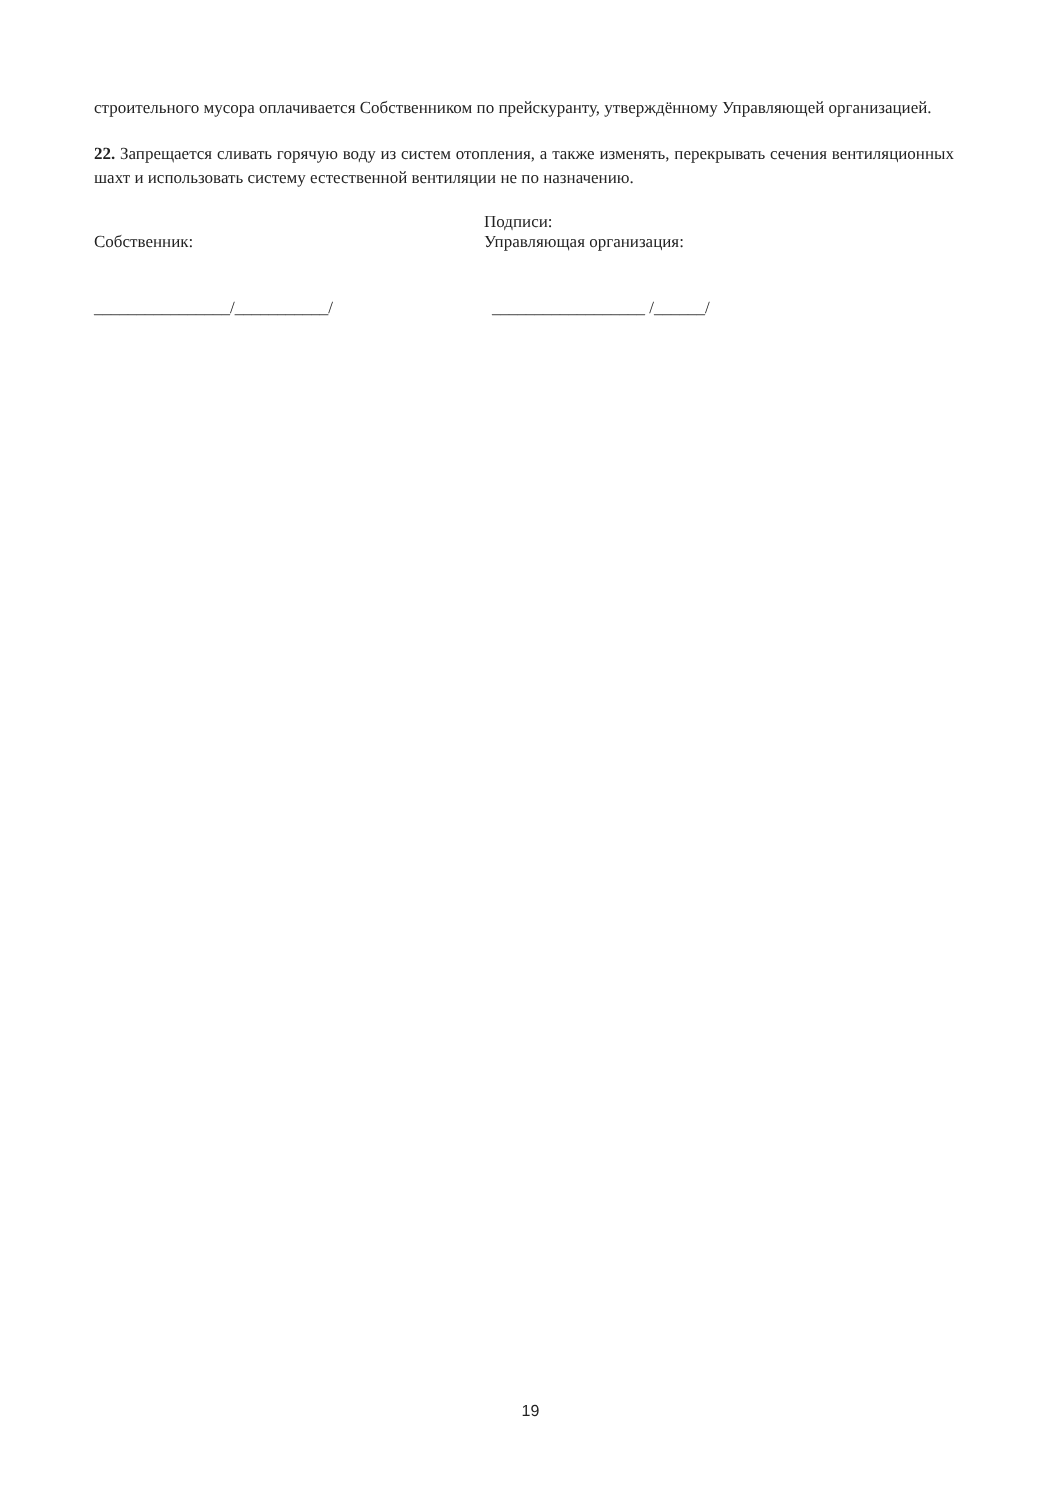строительного мусора оплачивается Собственником по прейскуранту, утверждённому Управляющей организацией.
22. Запрещается сливать горячую воду из систем отопления, а также изменять, перекрывать сечения вентиляционных шахт и использовать систему естественной вентиляции не по назначению.
Собственник: Подписи:
Управляющая организация:
________________/___________/ __________________ /______/
19